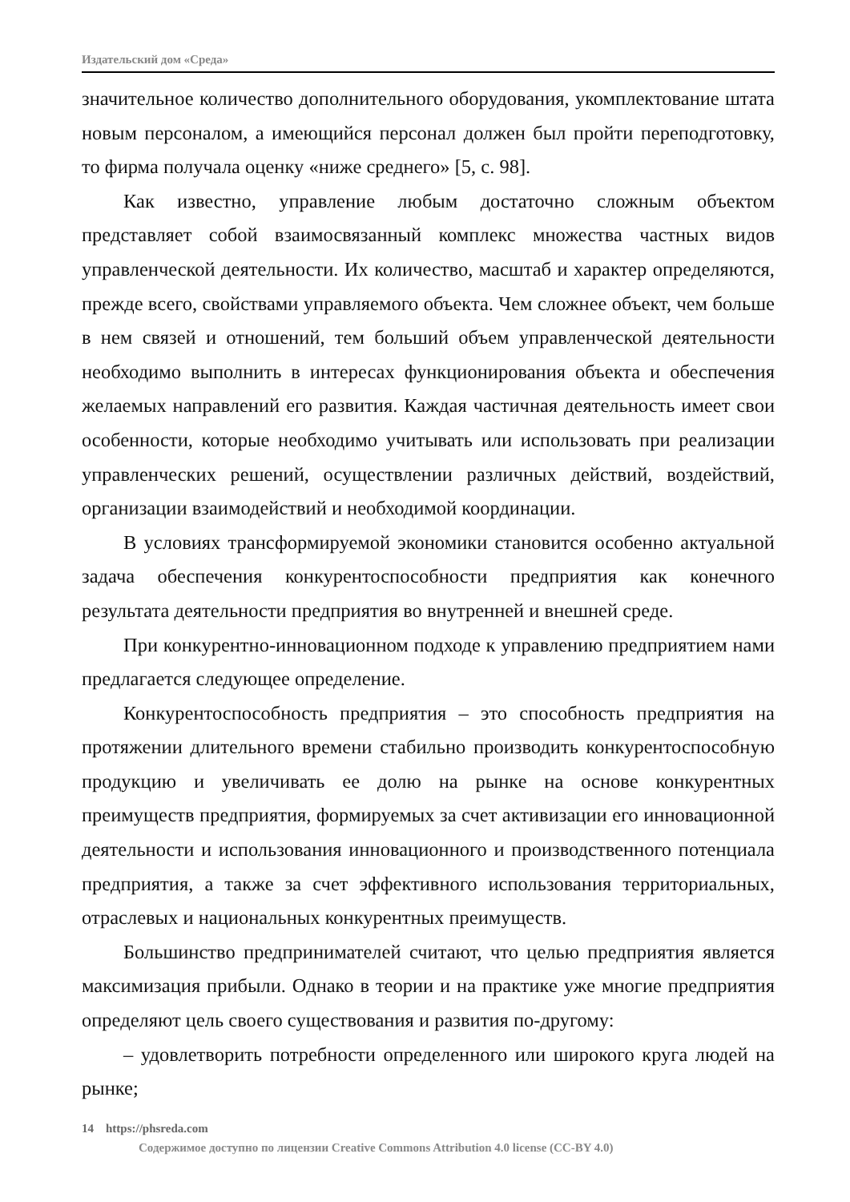Издательский дом «Среда»
значительное количество дополнительного оборудования, укомплектование штата новым персоналом, а имеющийся персонал должен был пройти переподготовку, то фирма получала оценку «ниже среднего» [5, с. 98].
Как известно, управление любым достаточно сложным объектом представляет собой взаимосвязанный комплекс множества частных видов управленческой деятельности. Их количество, масштаб и характер определяются, прежде всего, свойствами управляемого объекта. Чем сложнее объект, чем больше в нем связей и отношений, тем больший объем управленческой деятельности необходимо выполнить в интересах функционирования объекта и обеспечения желаемых направлений его развития. Каждая частичная деятельность имеет свои особенности, которые необходимо учитывать или использовать при реализации управленческих решений, осуществлении различных действий, воздействий, организации взаимодействий и необходимой координации.
В условиях трансформируемой экономики становится особенно актуальной задача обеспечения конкурентоспособности предприятия как конечного результата деятельности предприятия во внутренней и внешней среде.
При конкурентно-инновационном подходе к управлению предприятием нами предлагается следующее определение.
Конкурентоспособность предприятия – это способность предприятия на протяжении длительного времени стабильно производить конкурентоспособную продукцию и увеличивать ее долю на рынке на основе конкурентных преимуществ предприятия, формируемых за счет активизации его инновационной деятельности и использования инновационного и производственного потенциала предприятия, а также за счет эффективного использования территориальных, отраслевых и национальных конкурентных преимуществ.
Большинство предпринимателей считают, что целью предприятия является максимизация прибыли. Однако в теории и на практике уже многие предприятия определяют цель своего существования и развития по-другому:
– удовлетворить потребности определенного или широкого круга людей на рынке;
14 https://phsreda.com
Содержимое доступно по лицензии Creative Commons Attribution 4.0 license (CC-BY 4.0)